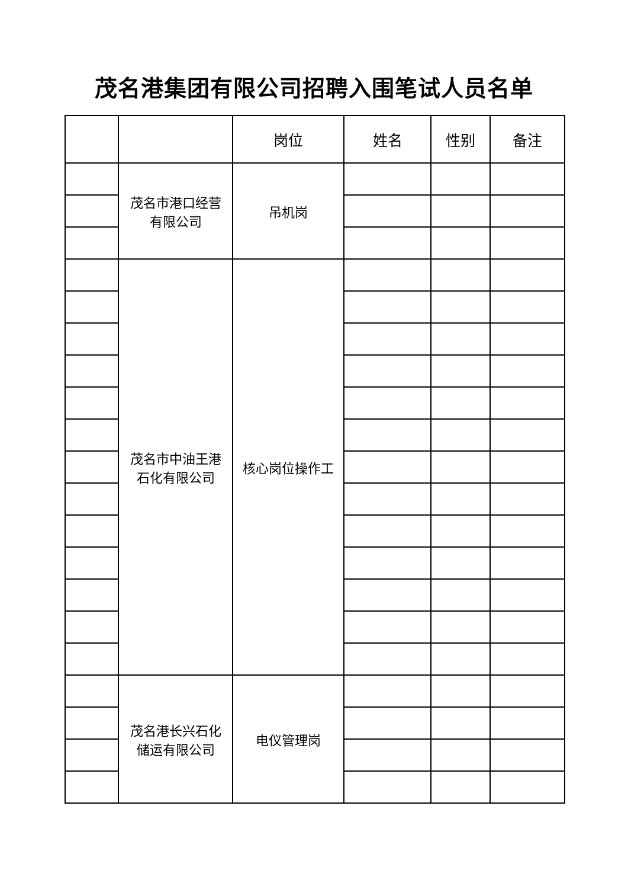茂名港集团有限公司招聘入围笔试人员名单
| | | 岗位 | 姓名 | 性别 | 备注 |
| --- | --- | --- | --- | --- | --- |
| | 茂名市港口经营 有限公司 | 吊机岗 | | | |
| | 茂名市中油王港 石化有限公司 | 核心岗位操作工 | | | |
| | 茂名港长兴石化 储运有限公司 | 电仪管理岗 | | | |